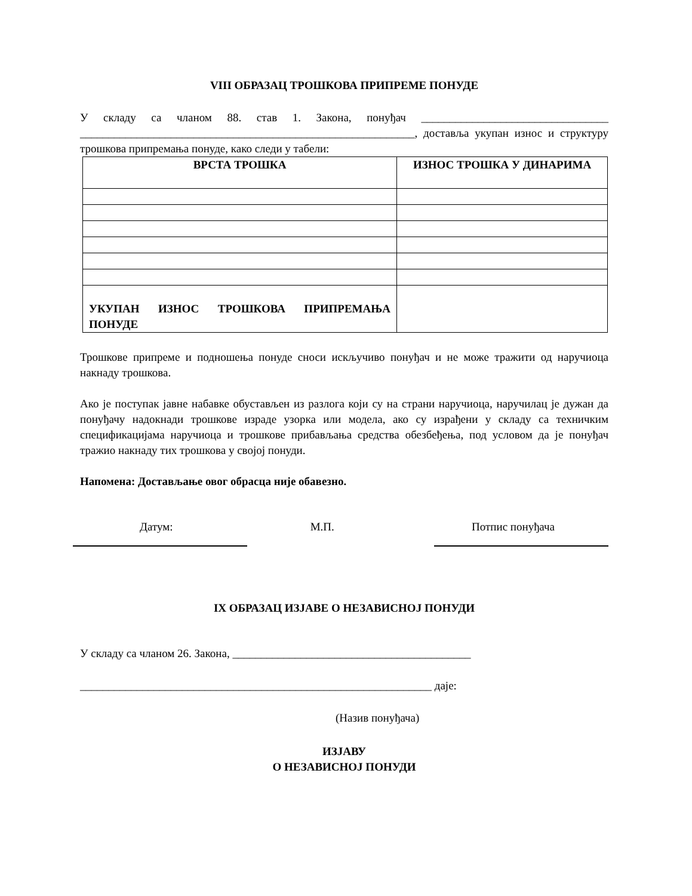VIII ОБРАЗАЦ ТРОШКОВА ПРИПРЕМЕ ПОНУДЕ
У складу са чланом 88. став 1. Закона, понуђач _________________________________ ___________________________________________________________, доставља укупан износ и структуру трошкова припремања понуде, како следи у табели:
| ВРСТА ТРОШКА | ИЗНОС ТРОШКА У ДИНАРИМА |
| --- | --- |
| УКУПАН ИЗНОС ТРОШКОВА ПРИПРЕМАЊА ПОНУДЕ | |
Трошкове припреме и подношења понуде сноси искључиво понуђач и не може тражити од наручиоца накнаду трошкова.
Ако је поступак јавне набавке обустављен из разлога који су на страни наручиоца, наручилац је дужан да понуђачу надокнади трошкове израде узорка или модела, ако су израђени у складу са техничким спецификацијама наручиоца и трошкове прибављања средства обезбеђења, под условом да је понуђач тражио накнаду тих трошкова у својој понуди.
Напомена: Достављање овог обрасца није обавезно.
Датум: М.П. Потпис понуђача
IX ОБРАЗАЦ ИЗЈАВЕ О НЕЗАВИСНОЈ ПОНУДИ
У складу са чланом 26. Закона, __________________________________________
______________________________________________________________ даје:
(Назив понуђача)
ИЗЈАВУ
О НЕЗАВИСНОЈ ПОНУДИ